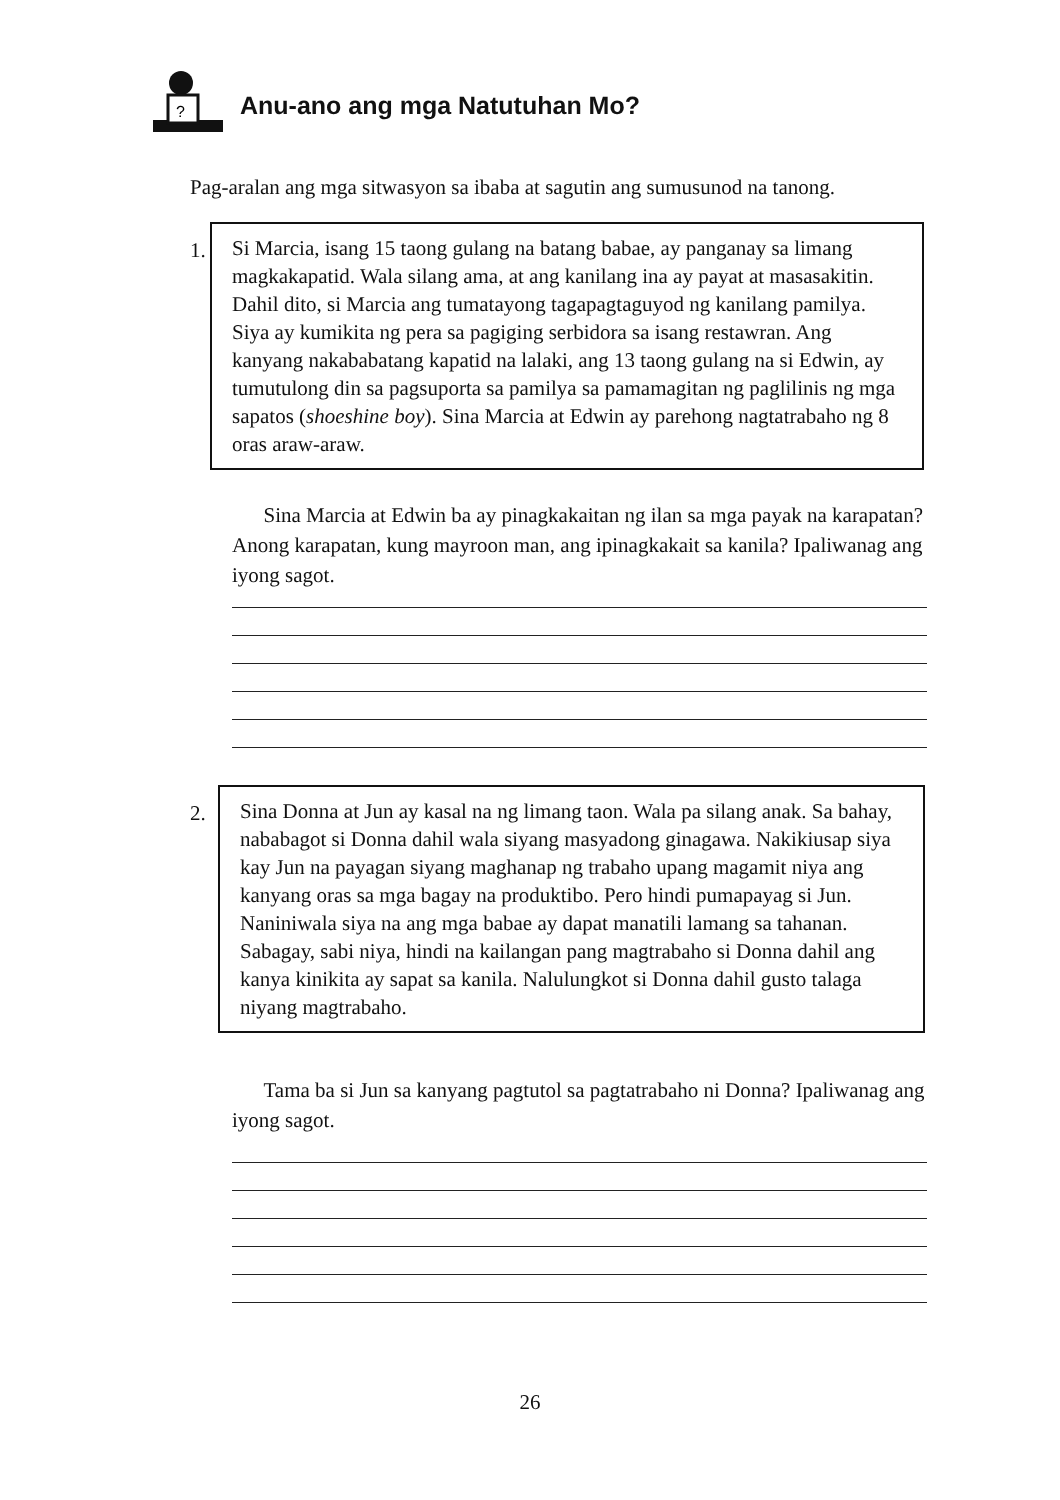?
Anu-ano ang mga Natutuhan Mo?
Pag-aralan ang mga sitwasyon sa ibaba at sagutin ang sumusunod na tanong.
1.
Si Marcia, isang 15 taong gulang na batang babae, ay panganay sa limang magkakapatid. Wala silang ama, at ang kanilang ina ay payat at masasakitin. Dahil dito, si Marcia ang tumatayong tagapagtaguyod ng kanilang pamilya. Siya ay kumikita ng pera sa pagiging serbidora sa isang restawran. Ang kanyang nakababatang kapatid na lalaki, ang 13 taong gulang na si Edwin, ay tumutulong din sa pagsuporta sa pamilya sa pamamagitan ng paglilinis ng mga sapatos (shoeshine boy). Sina Marcia at Edwin ay parehong nagtatrabaho ng 8 oras araw-araw.
Sina Marcia at Edwin ba ay pinagkakaitan ng ilan sa mga payak na karapatan? Anong karapatan, kung mayroon man, ang ipinagkakait sa kanila? Ipaliwanag ang iyong sagot.
2.
Sina Donna at Jun ay kasal na ng limang taon. Wala pa silang anak. Sa bahay, nababagot si Donna dahil wala siyang masyadong ginagawa. Nakikiusap siya kay Jun na payagan siyang maghanap ng trabaho upang magamit niya ang kanyang oras sa mga bagay na produktibo. Pero hindi pumapayag si Jun. Naniniwala siya na ang mga babae ay dapat manatili lamang sa tahanan. Sabagay, sabi niya, hindi na kailangan pang magtrabaho si Donna dahil ang kanya kinikita ay sapat sa kanila. Nalulungkot si Donna dahil gusto talaga niyang magtrabaho.
Tama ba si Jun sa kanyang pagtutol sa pagtatrabaho ni Donna? Ipaliwanag ang iyong sagot.
26